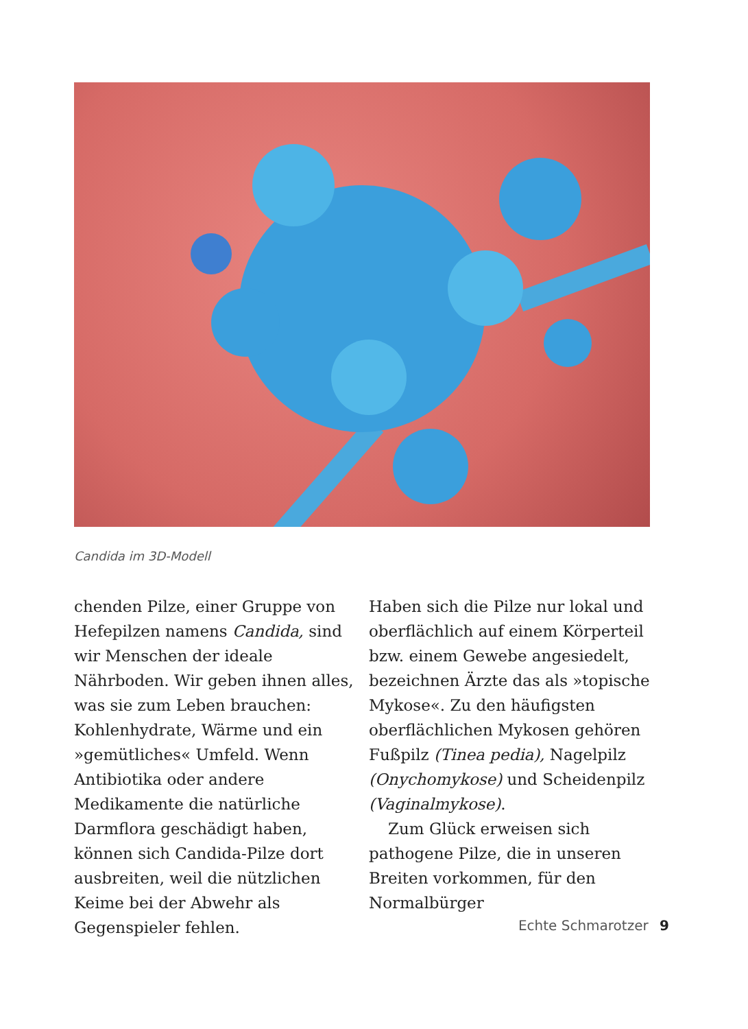Candida im 3D-Modell
chenden Pilze, einer Gruppe von Hefepilzen namens Candida, sind wir Menschen der ideale Nährboden. Wir geben ihnen alles, was sie zum Leben brauchen: Kohlenhydrate, Wärme und ein »gemütliches« Umfeld. Wenn Antibiotika oder andere Medikamente die natürliche Darmflora geschädigt haben, können sich Candida-Pilze dort ausbreiten, weil die nützlichen Keime bei der Abwehr als Gegenspieler fehlen.
Haben sich die Pilze nur lokal und oberflächlich auf einem Körperteil bzw. einem Gewebe angesiedelt, bezeichnen Ärzte das als »topische Mykose«. Zu den häufigsten oberflächlichen Mykosen gehören Fußpilz (Tinea pedia), Nagelpilz (Onychomykose) und Scheidenpilz (Vaginalmykose).
Zum Glück erweisen sich pathogene Pilze, die in unseren Breiten vorkommen, für den Normalbürger
Echte Schmarotzer 9